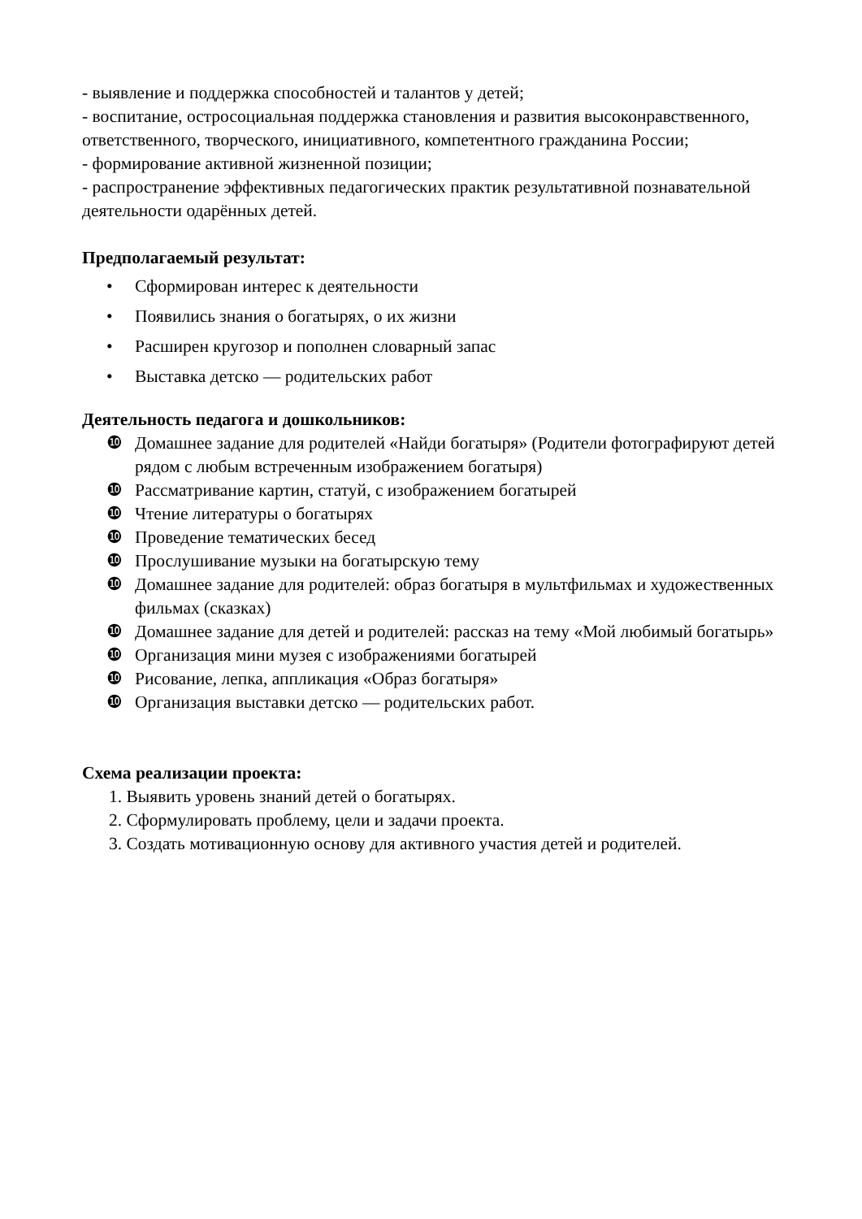- выявление и поддержка способностей и талантов у детей;
- воспитание, остросоциальная поддержка становления и развития высоконравственного, ответственного, творческого, инициативного, компетентного гражданина России;
- формирование активной жизненной позиции;
- распространение эффективных педагогических практик результативной познавательной деятельности одарённых детей.
Предполагаемый результат:
• Сформирован интерес к деятельности
• Появились знания о богатырях, о их жизни
• Расширен кругозор и пополнен словарный запас
• Выставка детско — родительских работ
Деятельность педагога и дошкольников:
❿ Домашнее задание для родителей «Найди богатыря» (Родители фотографируют детей рядом с любым встреченным изображением богатыря)
❿ Рассматривание картин, статуй, с изображением богатырей
❿ Чтение литературы о богатырях
❿ Проведение тематических бесед
❿ Прослушивание музыки на богатырскую тему
❿ Домашнее задание для родителей: образ богатыря в мультфильмах и художественных фильмах (сказках)
❿ Домашнее задание для детей и родителей: рассказ на тему «Мой любимый богатырь»
❿ Организация мини музея с изображениями богатырей
❿ Рисование, лепка, аппликация «Образ богатыря»
❿ Организация выставки детско — родительских работ.
Схема реализации проекта:
1. Выявить уровень знаний детей о богатырях.
2. Сформулировать проблему, цели и задачи проекта.
3. Создать мотивационную основу для активного участия детей и родителей.